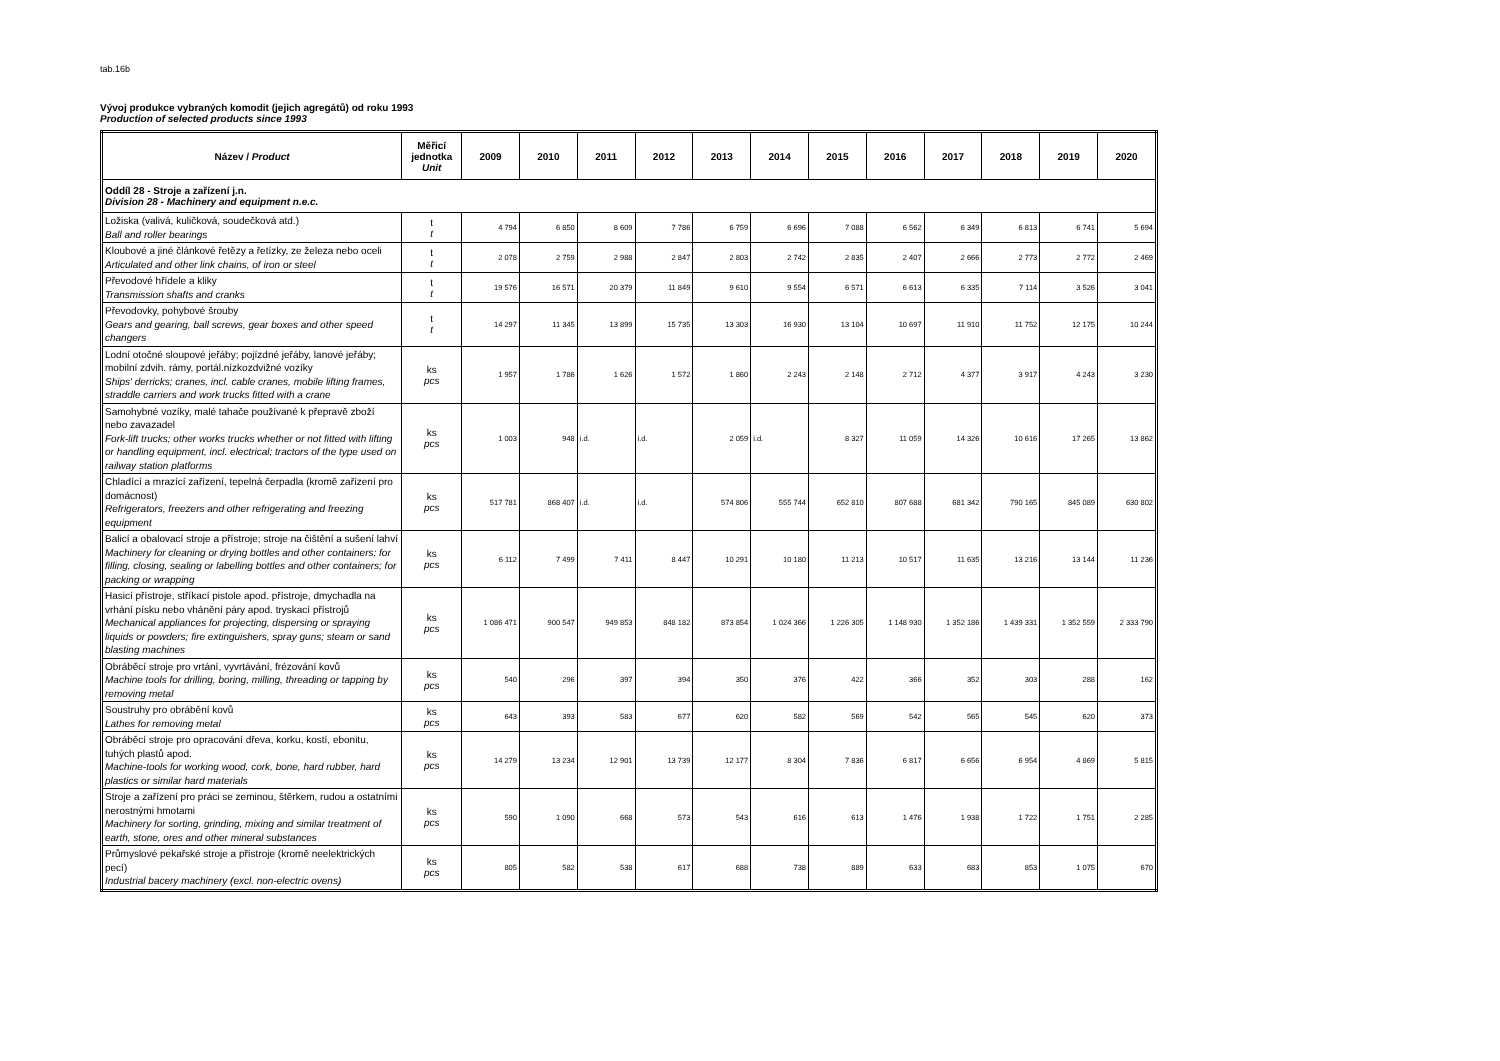tab.16b
Vývoj produkce vybraných komodit (jejich agregátů) od roku 1993
Production of selected products since 1993
| Název / Product | Měřicí jednotka Unit | 2009 | 2010 | 2011 | 2012 | 2013 | 2014 | 2015 | 2016 | 2017 | 2018 | 2019 | 2020 |
| --- | --- | --- | --- | --- | --- | --- | --- | --- | --- | --- | --- | --- | --- |
| Oddíl 28 - Stroje a zařízení j.n. Division 28 - Machinery and equipment n.e.c. | | | | | | | | | | | | | |
| Ložiska (valivá, kuličková, soudečková atd.) Ball and roller bearings | t t | 4 794 | 6 850 | 8 609 | 7 786 | 6 759 | 6 696 | 7 088 | 6 562 | 6 349 | 6 813 | 6 741 | 5 694 |
| Kloubové a jiné článkové řetězy a řetízky, ze železa nebo oceli Articulated and other link chains, of iron or steel | t t | 2 078 | 2 759 | 2 988 | 2 847 | 2 803 | 2 742 | 2 835 | 2 407 | 2 666 | 2 773 | 2 772 | 2 469 |
| Převodové hřídele a kliky Transmission shafts and cranks | t t | 19 576 | 16 571 | 20 379 | 11 849 | 9 610 | 9 554 | 6 571 | 6 613 | 6 335 | 7 114 | 3 526 | 3 041 |
| Převodovky, pohybové šrouby Gears and gearing, ball screws, gear boxes and other speed changers | t t | 14 297 | 11 345 | 13 899 | 15 735 | 13 303 | 16 930 | 13 104 | 10 697 | 11 910 | 11 752 | 12 175 | 10 244 |
| Lodní otočné sloupové jeřáby; pojízdné jeřáby, lanové jeřáby; mobilní zdvih. rámy, portál.nízkozdvižné vozíky Ships' derricks; cranes, incl. cable cranes, mobile lifting frames, straddle carriers and work trucks fitted with a crane | ks pcs | 1 957 | 1 786 | 1 626 | 1 572 | 1 860 | 2 243 | 2 148 | 2 712 | 4 377 | 3 917 | 4 243 | 3 230 |
| Samohybné vozíky, malé tahače používané k přepravě zboží nebo zavazadel Fork-lift trucks; other works trucks whether or not fitted with lifting or handling equipment, incl. electrical; tractors of the type used on railway station platforms | ks pcs | 1 003 | 948 | i.d. | i.d. | 2 059 | i.d. | 8 327 | 11 059 | 14 326 | 10 616 | 17 265 | 13 862 |
| Chladící a mrazící zařízení, tepelná čerpadla (kromě zařízení pro domácnost) Refrigerators, freezers and other refrigerating and freezing equipment | ks pcs | 517 781 | 868 407 | i.d. | i.d. | 574 806 | 555 744 | 652 810 | 807 688 | 681 342 | 790 165 | 845 089 | 630 802 |
| Balicí a obalovací stroje a přístroje; stroje na čištění a sušení lahví Machinery for cleaning or drying bottles and other containers; for filling, closing, sealing or labelling bottles and other containers; for packing or wrapping | ks pcs | 6 112 | 7 499 | 7 411 | 8 447 | 10 291 | 10 180 | 11 213 | 10 517 | 11 635 | 13 216 | 13 144 | 11 236 |
| Hasicí přístroje, stříkací pistole apod. přístroje, dmychadla na vrhání písku nebo vhánění páry apod. tryskací přístrojů Mechanical appliances for projecting, dispersing or spraying liquids or powders; fire extinguishers, spray guns; steam or sand blasting machines | ks pcs | 1 086 471 | 900 547 | 949 853 | 848 182 | 873 854 | 1 024 366 | 1 226 305 | 1 148 930 | 1 352 186 | 1 439 331 | 1 352 559 | 2 333 790 |
| Obráběcí stroje pro vrtání, vyvrtávání, frézování kovů Machine tools for drilling, boring, milling, threading or tapping by removing metal | ks pcs | 540 | 296 | 397 | 394 | 350 | 376 | 422 | 366 | 352 | 303 | 288 | 162 |
| Soustruhy pro obrábění kovů Lathes for removing metal | ks pcs | 643 | 393 | 583 | 677 | 620 | 582 | 569 | 542 | 565 | 545 | 620 | 373 |
| Obráběcí stroje pro opracování dřeva, korku, kostí, ebonitu, tuhých plastů apod. Machine-tools for working wood, cork, bone, hard rubber, hard plastics or similar hard materials | ks pcs | 14 279 | 13 234 | 12 901 | 13 739 | 12 177 | 8 304 | 7 836 | 6 817 | 6 656 | 6 954 | 4 869 | 5 815 |
| Stroje a zařízení pro práci se zeminou, štěrkem, rudou a ostatními nerostnými hmotami Machinery for sorting, grinding, mixing and similar treatment of earth, stone, ores and other mineral substances | ks pcs | 590 | 1 090 | 668 | 573 | 543 | 616 | 613 | 1 476 | 1 938 | 1 722 | 1 751 | 2 285 |
| Průmyslové pekařské stroje a přístroje (kromě neelektrických pecí) Industrial bacery machinery (excl. non-electric ovens) | ks pcs | 805 | 582 | 538 | 617 | 688 | 738 | 889 | 633 | 683 | 853 | 1 075 | 670 |